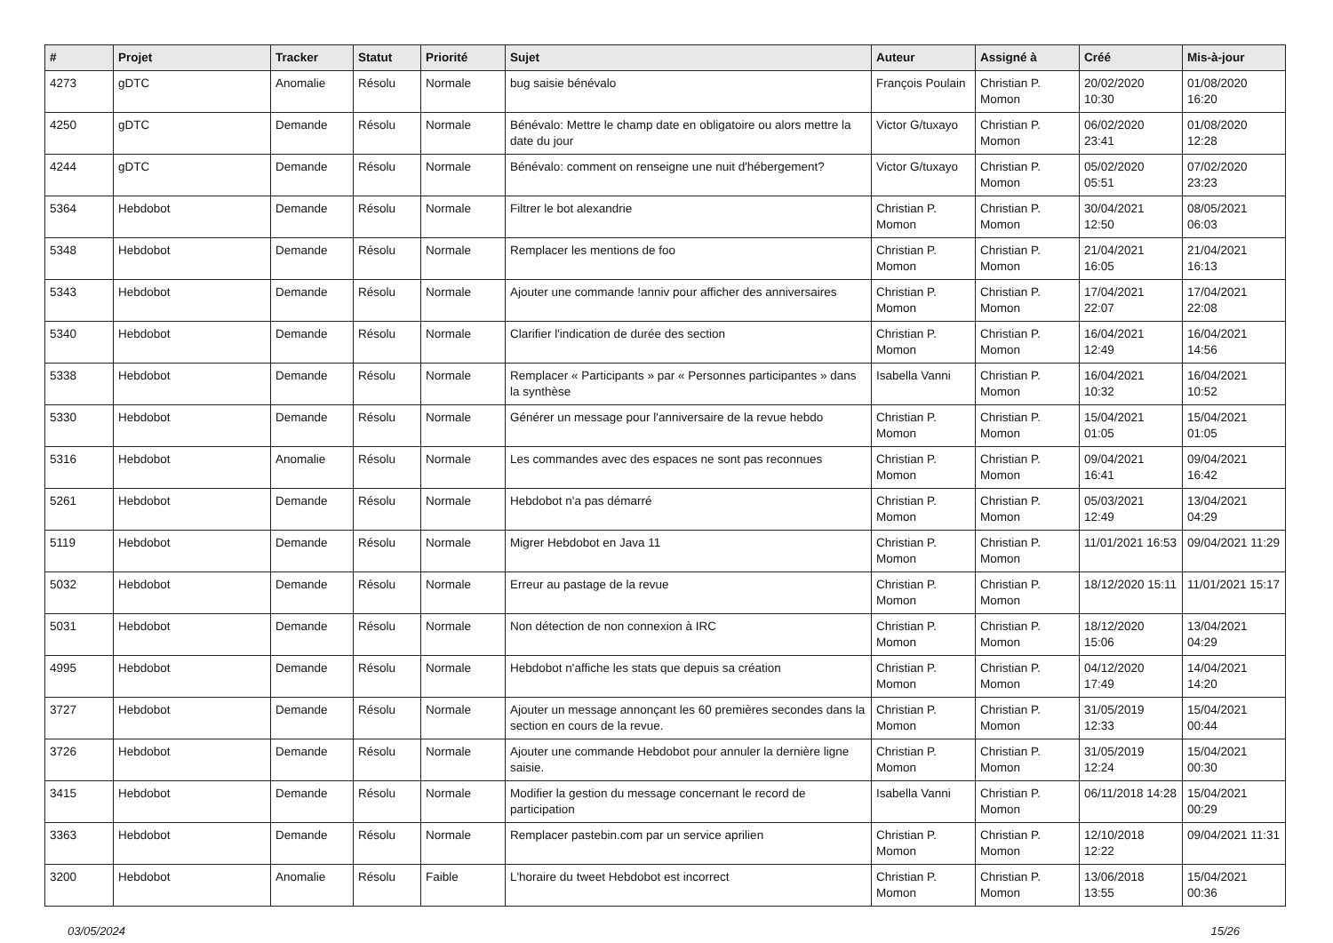| # | Projet | Tracker | Statut | Priorité | Sujet | Auteur | Assigné à | Créé | Mis-à-jour |
| --- | --- | --- | --- | --- | --- | --- | --- | --- | --- |
| 4273 | gDTC | Anomalie | Résolu | Normale | bug saisie bénévalo | François Poulain | Christian P. Momon | 20/02/2020 10:30 | 01/08/2020 16:20 |
| 4250 | gDTC | Demande | Résolu | Normale | Bénévalo: Mettre le champ date en obligatoire ou alors mettre la date du jour | Victor G/tuxayo | Christian P. Momon | 06/02/2020 23:41 | 01/08/2020 12:28 |
| 4244 | gDTC | Demande | Résolu | Normale | Bénévalo: comment on renseigne une nuit d'hébergement? | Victor G/tuxayo | Christian P. Momon | 05/02/2020 05:51 | 07/02/2020 23:23 |
| 5364 | Hebdobot | Demande | Résolu | Normale | Filtrer le bot alexandrie | Christian P. Momon | Christian P. Momon | 30/04/2021 12:50 | 08/05/2021 06:03 |
| 5348 | Hebdobot | Demande | Résolu | Normale | Remplacer les mentions de foo | Christian P. Momon | Christian P. Momon | 21/04/2021 16:05 | 21/04/2021 16:13 |
| 5343 | Hebdobot | Demande | Résolu | Normale | Ajouter une commande !anniv pour afficher des anniversaires | Christian P. Momon | Christian P. Momon | 17/04/2021 22:07 | 17/04/2021 22:08 |
| 5340 | Hebdobot | Demande | Résolu | Normale | Clarifier l'indication de durée des section | Christian P. Momon | Christian P. Momon | 16/04/2021 12:49 | 16/04/2021 14:56 |
| 5338 | Hebdobot | Demande | Résolu | Normale | Remplacer « Participants » par « Personnes participantes » dans la synthèse | Isabella Vanni | Christian P. Momon | 16/04/2021 10:32 | 16/04/2021 10:52 |
| 5330 | Hebdobot | Demande | Résolu | Normale | Générer un message pour l'anniversaire de la revue hebdo | Christian P. Momon | Christian P. Momon | 15/04/2021 01:05 | 15/04/2021 01:05 |
| 5316 | Hebdobot | Anomalie | Résolu | Normale | Les commandes avec des espaces ne sont pas reconnues | Christian P. Momon | Christian P. Momon | 09/04/2021 16:41 | 09/04/2021 16:42 |
| 5261 | Hebdobot | Demande | Résolu | Normale | Hebdobot n'a pas démarré | Christian P. Momon | Christian P. Momon | 05/03/2021 12:49 | 13/04/2021 04:29 |
| 5119 | Hebdobot | Demande | Résolu | Normale | Migrer Hebdobot en Java 11 | Christian P. Momon | Christian P. Momon | 11/01/2021 16:53 | 09/04/2021 11:29 |
| 5032 | Hebdobot | Demande | Résolu | Normale | Erreur au pastage de la revue | Christian P. Momon | Christian P. Momon | 18/12/2020 15:11 | 11/01/2021 15:17 |
| 5031 | Hebdobot | Demande | Résolu | Normale | Non détection de non connexion à IRC | Christian P. Momon | Christian P. Momon | 18/12/2020 15:06 | 13/04/2021 04:29 |
| 4995 | Hebdobot | Demande | Résolu | Normale | Hebdobot n'affiche les stats que depuis sa création | Christian P. Momon | Christian P. Momon | 04/12/2020 17:49 | 14/04/2021 14:20 |
| 3727 | Hebdobot | Demande | Résolu | Normale | Ajouter un message annonçant les 60 premières secondes dans la section en cours de la revue. | Christian P. Momon | Christian P. Momon | 31/05/2019 12:33 | 15/04/2021 00:44 |
| 3726 | Hebdobot | Demande | Résolu | Normale | Ajouter une commande Hebdobot pour annuler la dernière ligne saisie. | Christian P. Momon | Christian P. Momon | 31/05/2019 12:24 | 15/04/2021 00:30 |
| 3415 | Hebdobot | Demande | Résolu | Normale | Modifier la gestion du message concernant le record de participation | Isabella Vanni | Christian P. Momon | 06/11/2018 14:28 | 15/04/2021 00:29 |
| 3363 | Hebdobot | Demande | Résolu | Normale | Remplacer pastebin.com par un service aprilien | Christian P. Momon | Christian P. Momon | 12/10/2018 12:22 | 09/04/2021 11:31 |
| 3200 | Hebdobot | Anomalie | Résolu | Faible | L'horaire du tweet Hebdobot est incorrect | Christian P. Momon | Christian P. Momon | 13/06/2018 13:55 | 15/04/2021 00:36 |
03/05/2024 15/26